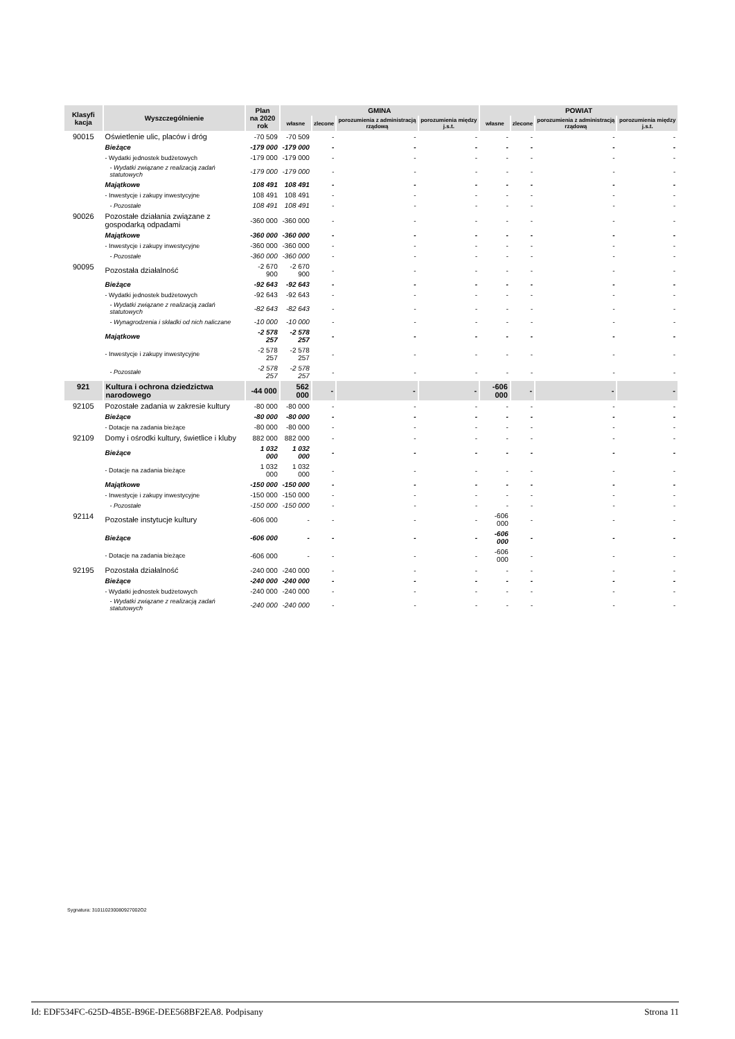| Klasyfi kacja | Wyszczególnienie | Plan na 2020 rok | GMINA | | | | POWIAT | | | |
| --- | --- | --- | --- | --- | --- | --- | --- | --- | --- | --- |
| | | | własne | zlecone | porozumienia z administracją rządową | porozumienia między j.s.t. | własne | zlecone | porozumienia z administracją rządową | porozumienia między j.s.t. |
| 90015 | Oświetlenie ulic, placów i dróg | -70 509 | -70 509 | - | - | - | - | - | - | - |
| | Bieżące | -179 000 | -179 000 | - | - | - | - | - | - | - |
| | - Wydatki jednostek budżetowych | -179 000 | -179 000 | - | - | - | - | - | - | - |
| | - Wydatki związane z realizacją zadań statutowych | -179 000 | -179 000 | - | - | - | - | - | - | - |
| | Majątkowe | 108 491 | 108 491 | - | - | - | - | - | - | - |
| | - Inwestycje i zakupy inwestycyjne | 108 491 | 108 491 | - | - | - | - | - | - | - |
| | - Pozostałe | 108 491 | 108 491 | - | - | - | - | - | - | - |
| 90026 | Pozostałe działania związane z gospodarką odpadami | -360 000 | -360 000 | - | - | - | - | - | - | - |
| | Majątkowe | -360 000 | -360 000 | - | - | - | - | - | - | - |
| | - Inwestycje i zakupy inwestycyjne | -360 000 | -360 000 | - | - | - | - | - | - | - |
| | - Pozostałe | -360 000 | -360 000 | - | - | - | - | - | - | - |
| 90095 | Pozostała działalność | -2 670 900 | -2 670 900 | - | - | - | - | - | - | - |
| | Bieżące | -92 643 | -92 643 | - | - | - | - | - | - | - |
| | - Wydatki jednostek budżetowych | -92 643 | -92 643 | - | - | - | - | - | - | - |
| | - Wydatki związane z realizacją zadań statutowych | -82 643 | -82 643 | - | - | - | - | - | - | - |
| | - Wynagrodzenia i składki od nich naliczane | -10 000 | -10 000 | - | - | - | - | - | - | - |
| | Majątkowe | -2 578 257 | -2 578 257 | - | - | - | - | - | - | - |
| | - Inwestycje i zakupy inwestycyjne | -2 578 257 | -2 578 257 | - | - | - | - | - | - | - |
| | - Pozostałe | -2 578 257 | -2 578 257 | - | - | - | - | - | - | - |
| 921 | Kultura i ochrona dziedzictwa narodowego | -44 000 | 562 000 | - | - | - | -606 000 | - | - | - |
| 92105 | Pozostałe zadania w zakresie kultury | -80 000 | -80 000 | - | - | - | - | - | - | - |
| | Bieżące | -80 000 | -80 000 | - | - | - | - | - | - | - |
| | - Dotacje na zadania bieżące | -80 000 | -80 000 | - | - | - | - | - | - | - |
| 92109 | Domy i ośrodki kultury, świetlice i kluby | 882 000 | 882 000 | - | - | - | - | - | - | - |
| | Bieżące | 1 032 000 | 1 032 000 | - | - | - | - | - | - | - |
| | - Dotacje na zadania bieżące | 1 032 000 | 1 032 000 | - | - | - | - | - | - | - |
| | Majątkowe | -150 000 | -150 000 | - | - | - | - | - | - | - |
| | - Inwestycje i zakupy inwestycyjne | -150 000 | -150 000 | - | - | - | - | - | - | - |
| | - Pozostałe | -150 000 | -150 000 | - | - | - | - | - | - | - |
| 92114 | Pozostałe instytucje kultury | -606 000 | - | - | - | - | -606 000 | - | - | - |
| | Bieżące | -606 000 | - | - | - | - | -606 000 | - | - | - |
| | - Dotacje na zadania bieżące | -606 000 | - | - | - | - | -606 000 | - | - | - |
| 92195 | Pozostała działalność | -240 000 | -240 000 | - | - | - | - | - | - | - |
| | Bieżące | -240 000 | -240 000 | - | - | - | - | - | - | - |
| | - Wydatki jednostek budżetowych | -240 000 | -240 000 | - | - | - | - | - | - | - |
| | - Wydatki związane z realizacją zadań statutowych | -240 000 | -240 000 | - | - | - | - | - | - | - |
Sygnatura: 310110230080927002O2
Id: EDF534FC-625D-4B5E-B96E-DEE568BF2EA8. Podpisany Strona 11